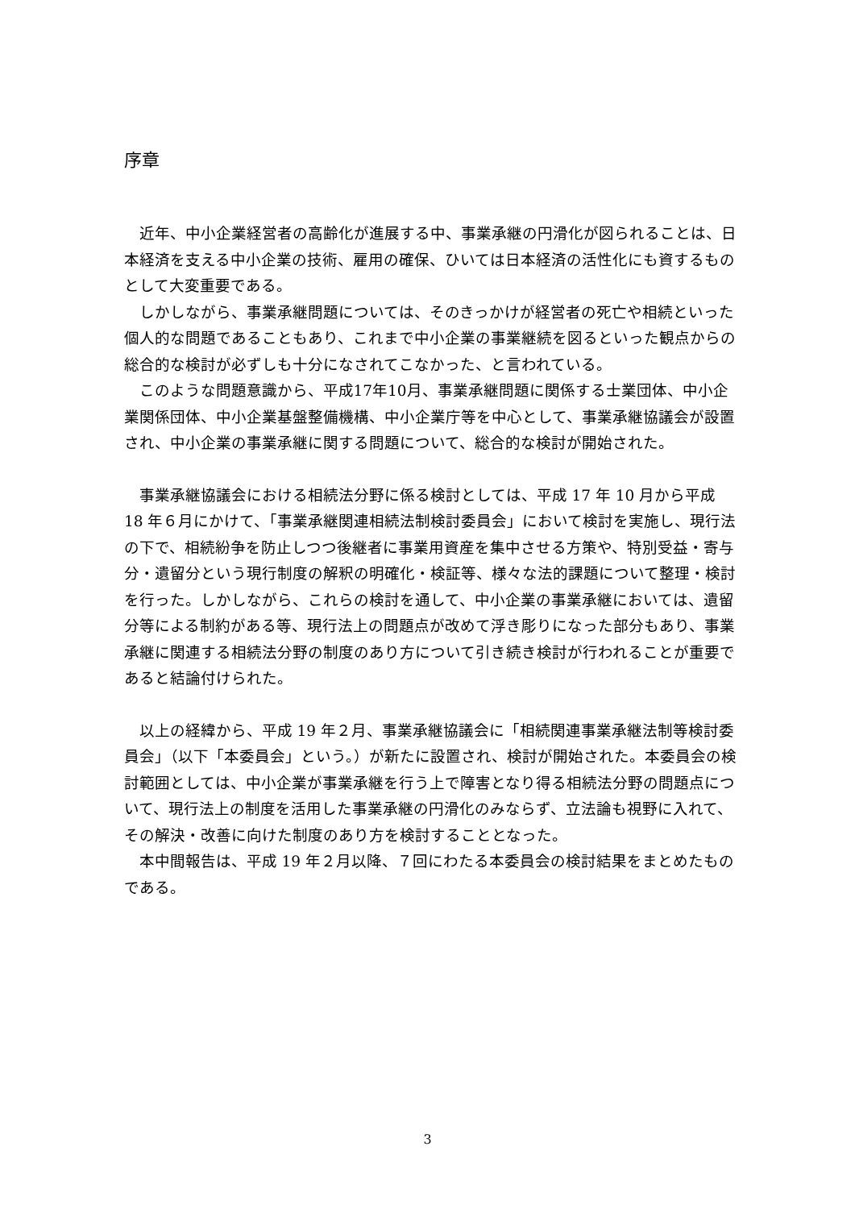序章
近年、中小企業経営者の高齢化が進展する中、事業承継の円滑化が図られることは、日本経済を支える中小企業の技術、雇用の確保、ひいては日本経済の活性化にも資するものとして大変重要である。
しかしながら、事業承継問題については、そのきっかけが経営者の死亡や相続といった個人的な問題であることもあり、これまで中小企業の事業継続を図るといった観点からの総合的な検討が必ずしも十分になされてこなかった、と言われている。
このような問題意識から、平成17年10月、事業承継問題に関係する士業団体、中小企業関係団体、中小企業基盤整備機構、中小企業庁等を中心として、事業承継協議会が設置され、中小企業の事業承継に関する問題について、総合的な検討が開始された。
事業承継協議会における相続法分野に係る検討としては、平成 17 年 10 月から平成 18 年６月にかけて、「事業承継関連相続法制検討委員会」において検討を実施し、現行法の下で、相続紛争を防止しつつ後継者に事業用資産を集中させる方策や、特別受益・寄与分・遺留分という現行制度の解釈の明確化・検証等、様々な法的課題について整理・検討を行った。しかしながら、これらの検討を通して、中小企業の事業承継においては、遺留分等による制約がある等、現行法上の問題点が改めて浮き彫りになった部分もあり、事業承継に関連する相続法分野の制度のあり方について引き続き検討が行われることが重要であると結論付けられた。
以上の経緯から、平成 19 年２月、事業承継協議会に「相続関連事業承継法制等検討委員会」（以下「本委員会」という。）が新たに設置され、検討が開始された。本委員会の検討範囲としては、中小企業が事業承継を行う上で障害となり得る相続法分野の問題点について、現行法上の制度を活用した事業承継の円滑化のみならず、立法論も視野に入れて、その解決・改善に向けた制度のあり方を検討することとなった。
本中間報告は、平成 19 年２月以降、７回にわたる本委員会の検討結果をまとめたものである。
3